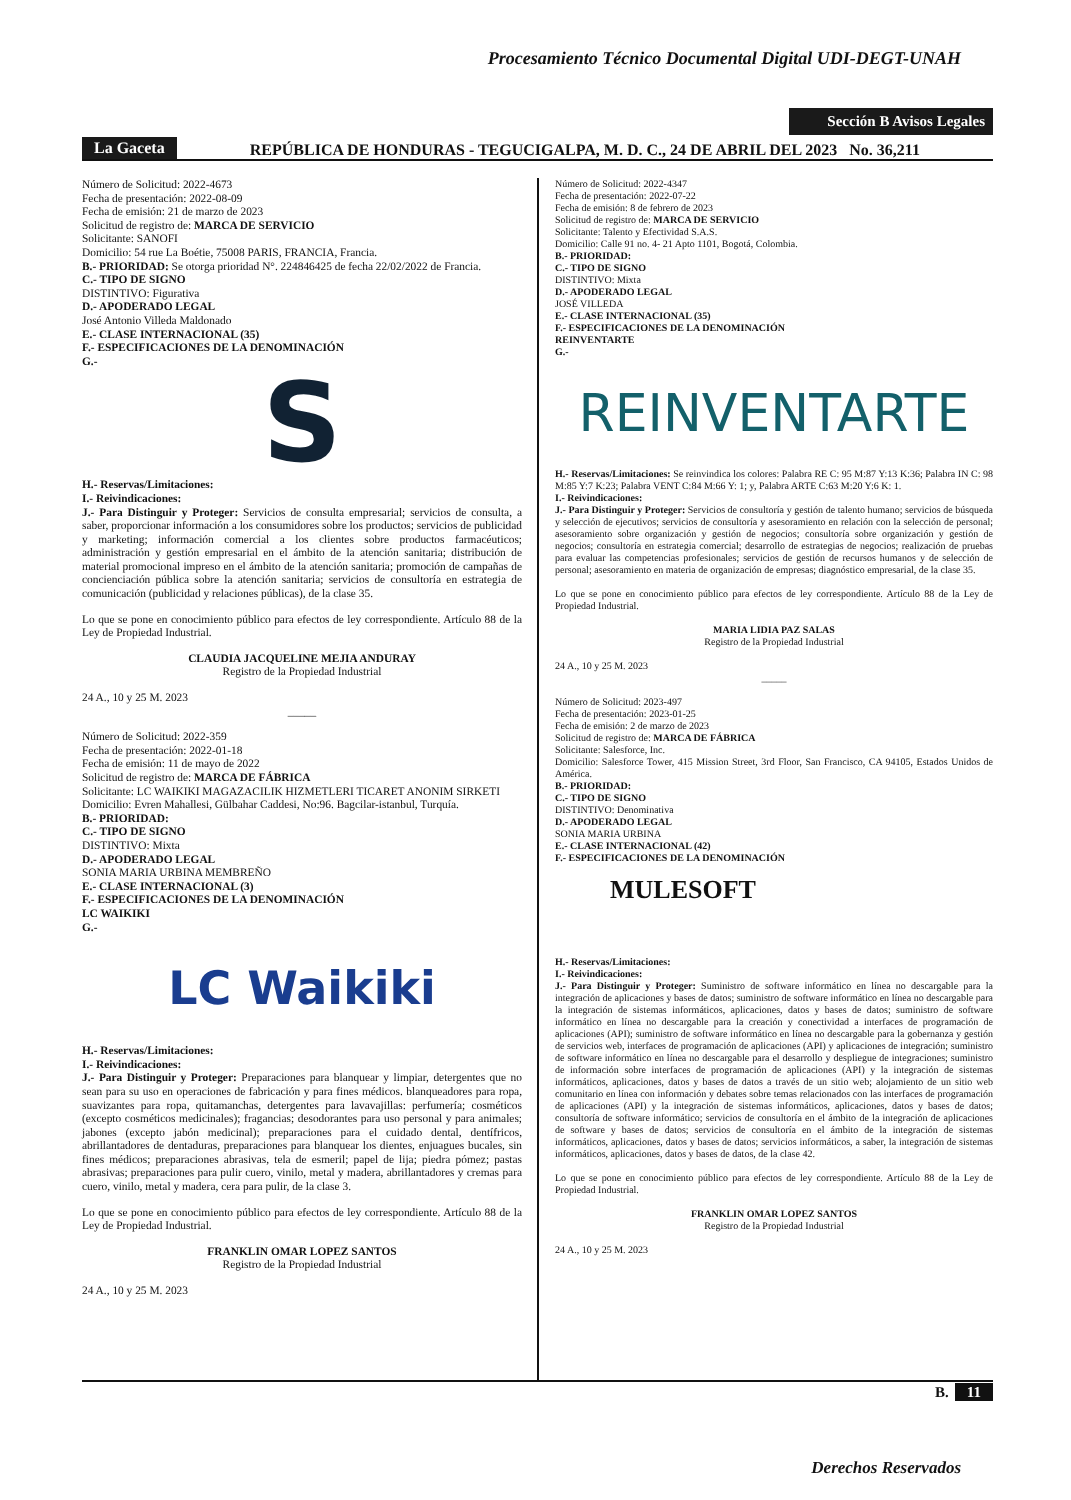Procesamiento Técnico Documental Digital UDI-DEGT-UNAH
Sección B Avisos Legales
La Gaceta REPÚBLICA DE HONDURAS - TEGUCIGALPA, M. D. C., 24 DE ABRIL DEL 2023 No. 36,211
Número de Solicitud: 2022-4673
Fecha de presentación: 2022-08-09
Fecha de emisión: 21 de marzo de 2023
Solicitud de registro de: MARCA DE SERVICIO
Solicitante: SANOFI
Domicilio: 54 rue La Boétie, 75008 PARIS, FRANCIA, Francia.
B.- PRIORIDAD: Se otorga prioridad N°. 224846425 de fecha 22/02/2022 de Francia.
C.- TIPO DE SIGNO
DISTINTIVO: Figurativa
D.- APODERADO LEGAL
José Antonio Villeda Maldonado
E.- CLASE INTERNACIONAL (35)
F.- ESPECIFICACIONES DE LA DENOMINACIÓN
G.-
S
H.- Reservas/Limitaciones:
I.- Reivindicaciones:
J.- Para Distinguir y Proteger: Servicios de consulta empresarial; servicios de consulta, a saber, proporcionar información a los consumidores sobre los productos; servicios de publicidad y marketing; información comercial a los clientes sobre productos farmacéuticos; administración y gestión empresarial en el ámbito de la atención sanitaria; distribución de material promocional impreso en el ámbito de la atención sanitaria; promoción de campañas de concienciación pública sobre la atención sanitaria; servicios de consultoría en estrategia de comunicación (publicidad y relaciones públicas), de la clase 35.
Lo que se pone en conocimiento público para efectos de ley correspondiente. Artículo 88 de la Ley de Propiedad Industrial.
CLAUDIA JACQUELINE MEJIA ANDURAY
Registro de la Propiedad Industrial
24 A., 10 y 25 M. 2023
_____
Número de Solicitud: 2022-359
Fecha de presentación: 2022-01-18
Fecha de emisión: 11 de mayo de 2022
Solicitud de registro de: MARCA DE FÁBRICA
Solicitante: LC WAIKIKI MAGAZACILIK HIZMETLERI TICARET ANONIM SIRKETI
Domicilio: Evren Mahallesi, Gülbahar Caddesi, No:96. Bagcilar-istanbul, Turquía.
B.- PRIORIDAD:
C.- TIPO DE SIGNO
DISTINTIVO: Mixta
D.- APODERADO LEGAL
SONIA MARIA URBINA MEMBREÑO
E.- CLASE INTERNACIONAL (3)
F.- ESPECIFICACIONES DE LA DENOMINACIÓN
LC WAIKIKI
G.-
LC Waikiki
H.- Reservas/Limitaciones:
I.- Reivindicaciones:
J.- Para Distinguir y Proteger: Preparaciones para blanquear y limpiar, detergentes que no sean para su uso en operaciones de fabricación y para fines médicos. blanqueadores para ropa, suavizantes para ropa, quitamanchas, detergentes para lavavajillas: perfumería; cosméticos (excepto cosméticos medicinales); fragancias; desodorantes para uso personal y para animales; jabones (excepto jabón medicinal); preparaciones para el cuidado dental, dentífricos, abrillantadores de dentaduras, preparaciones para blanquear los dientes, enjuagues bucales, sin fines médicos; preparaciones abrasivas, tela de esmeril; papel de lija; piedra pómez; pastas abrasivas; preparaciones para pulir cuero, vinilo, metal y madera, abrillantadores y cremas para cuero, vinilo, metal y madera, cera para pulir, de la clase 3.
Lo que se pone en conocimiento público para efectos de ley correspondiente. Artículo 88 de la Ley de Propiedad Industrial.
FRANKLIN OMAR LOPEZ SANTOS
Registro de la Propiedad Industrial
24 A., 10 y 25 M. 2023
Número de Solicitud: 2022-4347
Fecha de presentación: 2022-07-22
Fecha de emisión: 8 de febrero de 2023
Solicitud de registro de: MARCA DE SERVICIO
Solicitante: Talento y Efectividad S.A.S.
Domicilio: Calle 91 no. 4- 21 Apto 1101, Bogotá, Colombia.
B.- PRIORIDAD:
C.- TIPO DE SIGNO
DISTINTIVO: Mixta
D.- APODERADO LEGAL
JOSÉ VILLEDA
E.- CLASE INTERNACIONAL (35)
F.- ESPECIFICACIONES DE LA DENOMINACIÓN
REINVENTARTE
G.-
REINVENTARTE
H.- Reservas/Limitaciones: Se reinvindica los colores: Palabra RE C: 95 M:87 Y:13 K:36; Palabra IN C: 98 M:85 Y:7 K:23; Palabra VENT C:84 M:66 Y: 1; y, Palabra ARTE C:63 M:20 Y:6 K: 1.
I.- Reivindicaciones:
J.- Para Distinguir y Proteger: Servicios de consultoría y gestión de talento humano; servicios de búsqueda y selección de ejecutivos; servicios de consultoría y asesoramiento en relación con la selección de personal; asesoramiento sobre organización y gestión de negocios; consultoría sobre organización y gestión de negocios; consultoría en estrategia comercial; desarrollo de estrategias de negocios; realización de pruebas para evaluar las competencias profesionales; servicios de gestión de recursos humanos y de selección de personal; asesoramiento en materia de organización de empresas; diagnóstico empresarial, de la clase 35.
Lo que se pone en conocimiento público para efectos de ley correspondiente. Artículo 88 de la Ley de Propiedad Industrial.
MARIA LIDIA PAZ SALAS
Registro de la Propiedad Industrial
24 A., 10 y 25 M. 2023
_____
Número de Solicitud: 2023-497
Fecha de presentación: 2023-01-25
Fecha de emisión: 2 de marzo de 2023
Solicitud de registro de: MARCA DE FÁBRICA
Solicitante: Salesforce, Inc.
Domicilio: Salesforce Tower, 415 Mission Street, 3rd Floor, San Francisco, CA 94105, Estados Unidos de América.
B.- PRIORIDAD:
C.- TIPO DE SIGNO
DISTINTIVO: Denominativa
D.- APODERADO LEGAL
SONIA MARIA URBINA
E.- CLASE INTERNACIONAL (42)
F.- ESPECIFICACIONES DE LA DENOMINACIÓN
MULESOFT
H.- Reservas/Limitaciones:
I.- Reivindicaciones:
J.- Para Distinguir y Proteger: Suministro de software informático en línea no descargable para la integración de aplicaciones y bases de datos; suministro de software informático en línea no descargable para la integración de sistemas informáticos, aplicaciones, datos y bases de datos; suministro de software informático en línea no descargable para la creación y conectividad a interfaces de programación de aplicaciones (API); suministro de software informático en línea no descargable para la gobernanza y gestión de servicios web, interfaces de programación de aplicaciones (API) y aplicaciones de integración; suministro de software informático en línea no descargable para el desarrollo y despliegue de integraciones; suministro de información sobre interfaces de programación de aplicaciones (API) y la integración de sistemas informáticos, aplicaciones, datos y bases de datos a través de un sitio web; alojamiento de un sitio web comunitario en línea con información y debates sobre temas relacionados con las interfaces de programación de aplicaciones (API) y la integración de sistemas informáticos, aplicaciones, datos y bases de datos; consultoría de software informático; servicios de consultoría en el ámbito de la integración de aplicaciones de software y bases de datos; servicios de consultoría en el ámbito de la integración de sistemas informáticos, aplicaciones, datos y bases de datos; servicios informáticos, a saber, la integración de sistemas informáticos, aplicaciones, datos y bases de datos, de la clase 42.
Lo que se pone en conocimiento público para efectos de ley correspondiente. Artículo 88 de la Ley de Propiedad Industrial.
FRANKLIN OMAR LOPEZ SANTOS
Registro de la Propiedad Industrial
24 A., 10 y 25 M. 2023
B. 11
Derechos Reservados